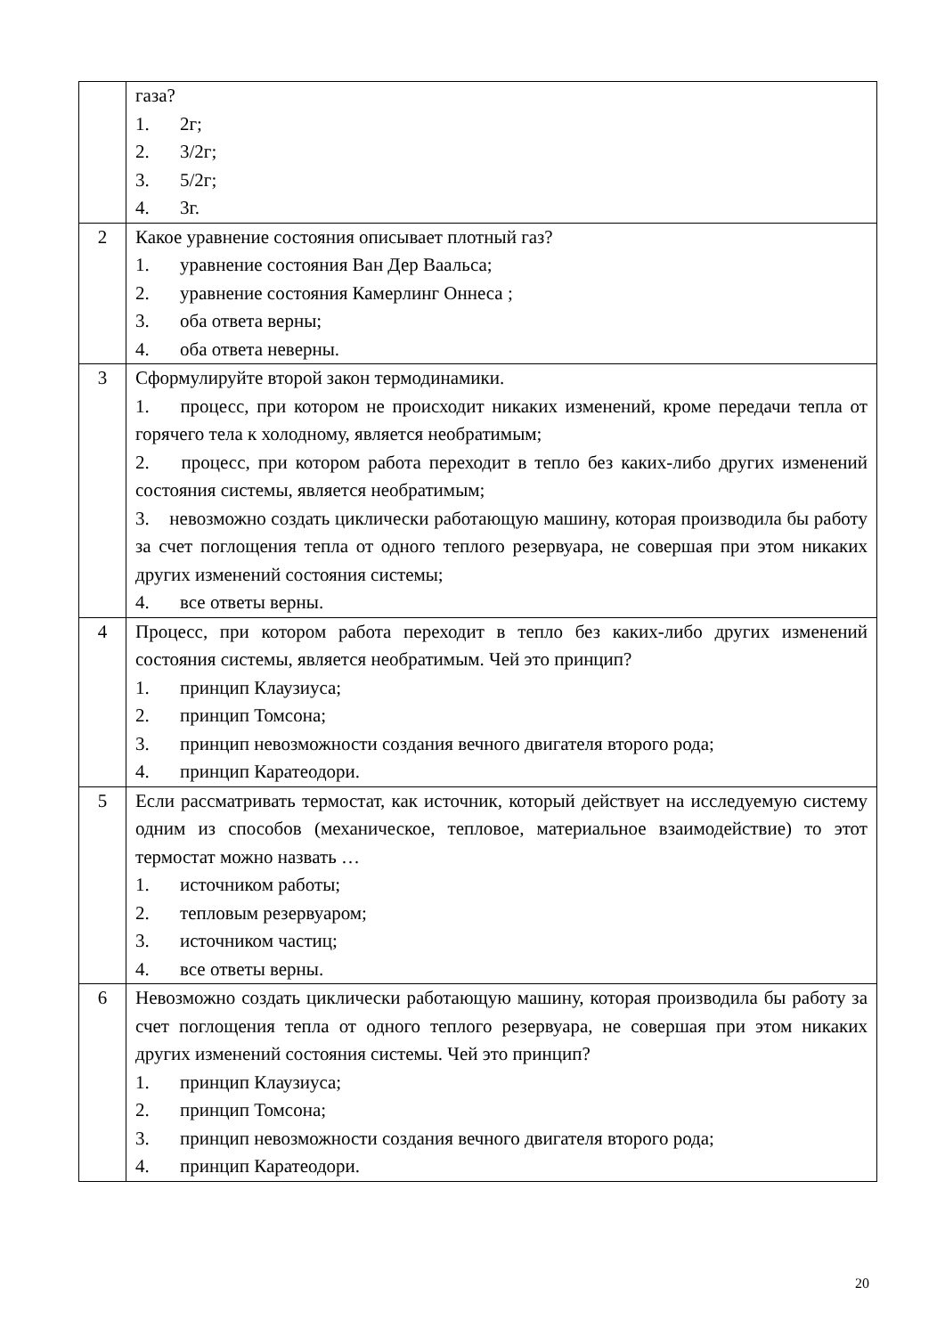| | газа? 1. 2г; 2. 3/2г; 3. 5/2г; 4. 3г. |
| 2 | Какое уравнение состояния описывает плотный газ? 1. уравнение состояния Ван Дер Ваальса; 2. уравнение состояния Камерлинг Оннеса ; 3. оба ответа верны; 4. оба ответа неверны. |
| 3 | Сформулируйте второй закон термодинамики. 1. процесс, при котором не происходит никаких изменений, кроме передачи тепла от горячего тела к холодному, является необратимым; 2. процесс, при котором работа переходит в тепло без каких-либо других изменений состояния системы, является необратимым; 3. невозможно создать циклически работающую машину, которая производила бы работу за счет поглощения тепла от одного теплого резервуара, не совершая при этом никаких других изменений состояния системы; 4. все ответы верны. |
| 4 | Процесс, при котором работа переходит в тепло без каких-либо других изменений состояния системы, является необратимым. Чей это принцип? 1. принцип Клаузиуса; 2. принцип Томсона; 3. принцип невозможности создания вечного двигателя второго рода; 4. принцип Каратеодори. |
| 5 | Если рассматривать термостат, как источник, который действует на исследуемую систему одним из способов (механическое, тепловое, материальное взаимодействие) то этот термостат можно назвать … 1. источником работы; 2. тепловым резервуаром; 3. источником частиц; 4. все ответы верны. |
| 6 | Невозможно создать циклически работающую машину, которая производила бы работу за счет поглощения тепла от одного теплого резервуара, не совершая при этом никаких других изменений состояния системы. Чей это принцип? 1. принцип Клаузиуса; 2. принцип Томсона; 3. принцип невозможности создания вечного двигателя второго рода; 4. принцип Каратеодори. |
20